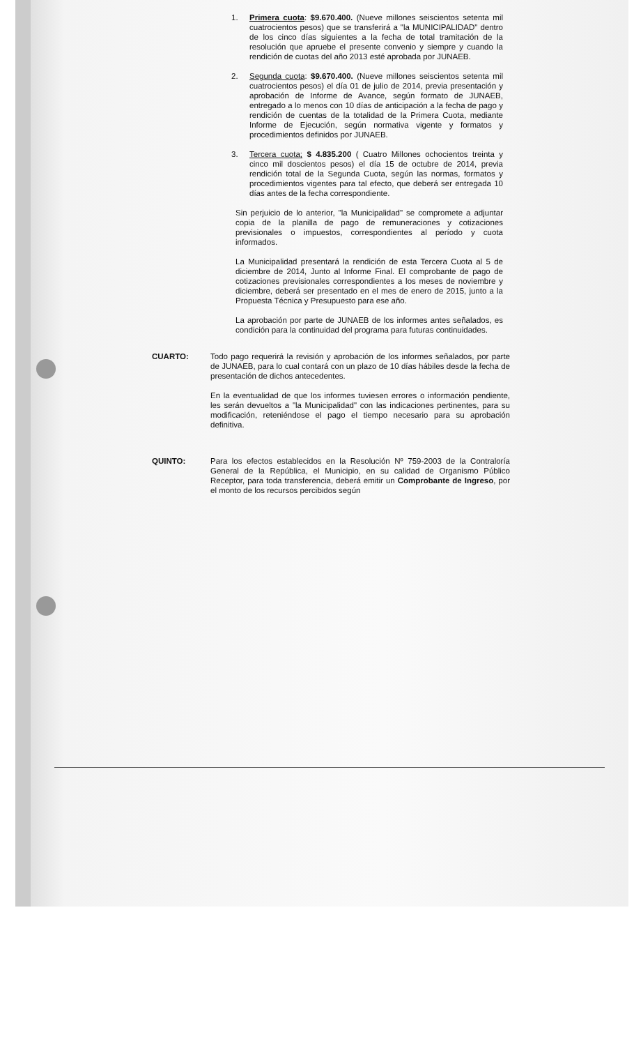1. Primera cuota: $9.670.400. (Nueve millones seiscientos setenta mil cuatrocientos pesos) que se transferirá a "la MUNICIPALIDAD" dentro de los cinco días siguientes a la fecha de total tramitación de la resolución que apruebe el presente convenio y siempre y cuando la rendición de cuotas del año 2013 esté aprobada por JUNAEB.
2. Segunda cuota: $9.670.400. (Nueve millones seiscientos setenta mil cuatrocientos pesos) el día 01 de julio de 2014, previa presentación y aprobación de Informe de Avance, según formato de JUNAEB, entregado a lo menos con 10 días de anticipación a la fecha de pago y rendición de cuentas de la totalidad de la Primera Cuota, mediante Informe de Ejecución, según normativa vigente y formatos y procedimientos definidos por JUNAEB.
3. Tercera cuota; $ 4.835.200 ( Cuatro Millones ochocientos treinta y cinco mil doscientos pesos) el día 15 de octubre de 2014, previa rendición total de la Segunda Cuota, según las normas, formatos y procedimientos vigentes para tal efecto, que deberá ser entregada 10 días antes de la fecha correspondiente.
Sin perjuicio de lo anterior, "la Municipalidad" se compromete a adjuntar copia de la planilla de pago de remuneraciones y cotizaciones previsionales o impuestos, correspondientes al período y cuota informados.
La Municipalidad presentará la rendición de esta Tercera Cuota al 5 de diciembre de 2014, Junto al Informe Final. El comprobante de pago de cotizaciones previsionales correspondientes a los meses de noviembre y diciembre, deberá ser presentado en el mes de enero de 2015, junto a la Propuesta Técnica y Presupuesto para ese año.
La aprobación por parte de JUNAEB de los informes antes señalados, es condición para la continuidad del programa para futuras continuidades.
CUARTO: Todo pago requerirá la revisión y aprobación de los informes señalados, por parte de JUNAEB, para lo cual contará con un plazo de 10 días hábiles desde la fecha de presentación de dichos antecedentes.
En la eventualidad de que los informes tuviesen errores o información pendiente, les serán devueltos a "la Municipalidad" con las indicaciones pertinentes, para su modificación, reteniéndose el pago el tiempo necesario para su aprobación definitiva.
QUINTO: Para los efectos establecidos en la Resolución Nº 759-2003 de la Contraloría General de la República, el Municipio, en su calidad de Organismo Público Receptor, para toda transferencia, deberá emitir un Comprobante de Ingreso, por el monto de los recursos percibidos según